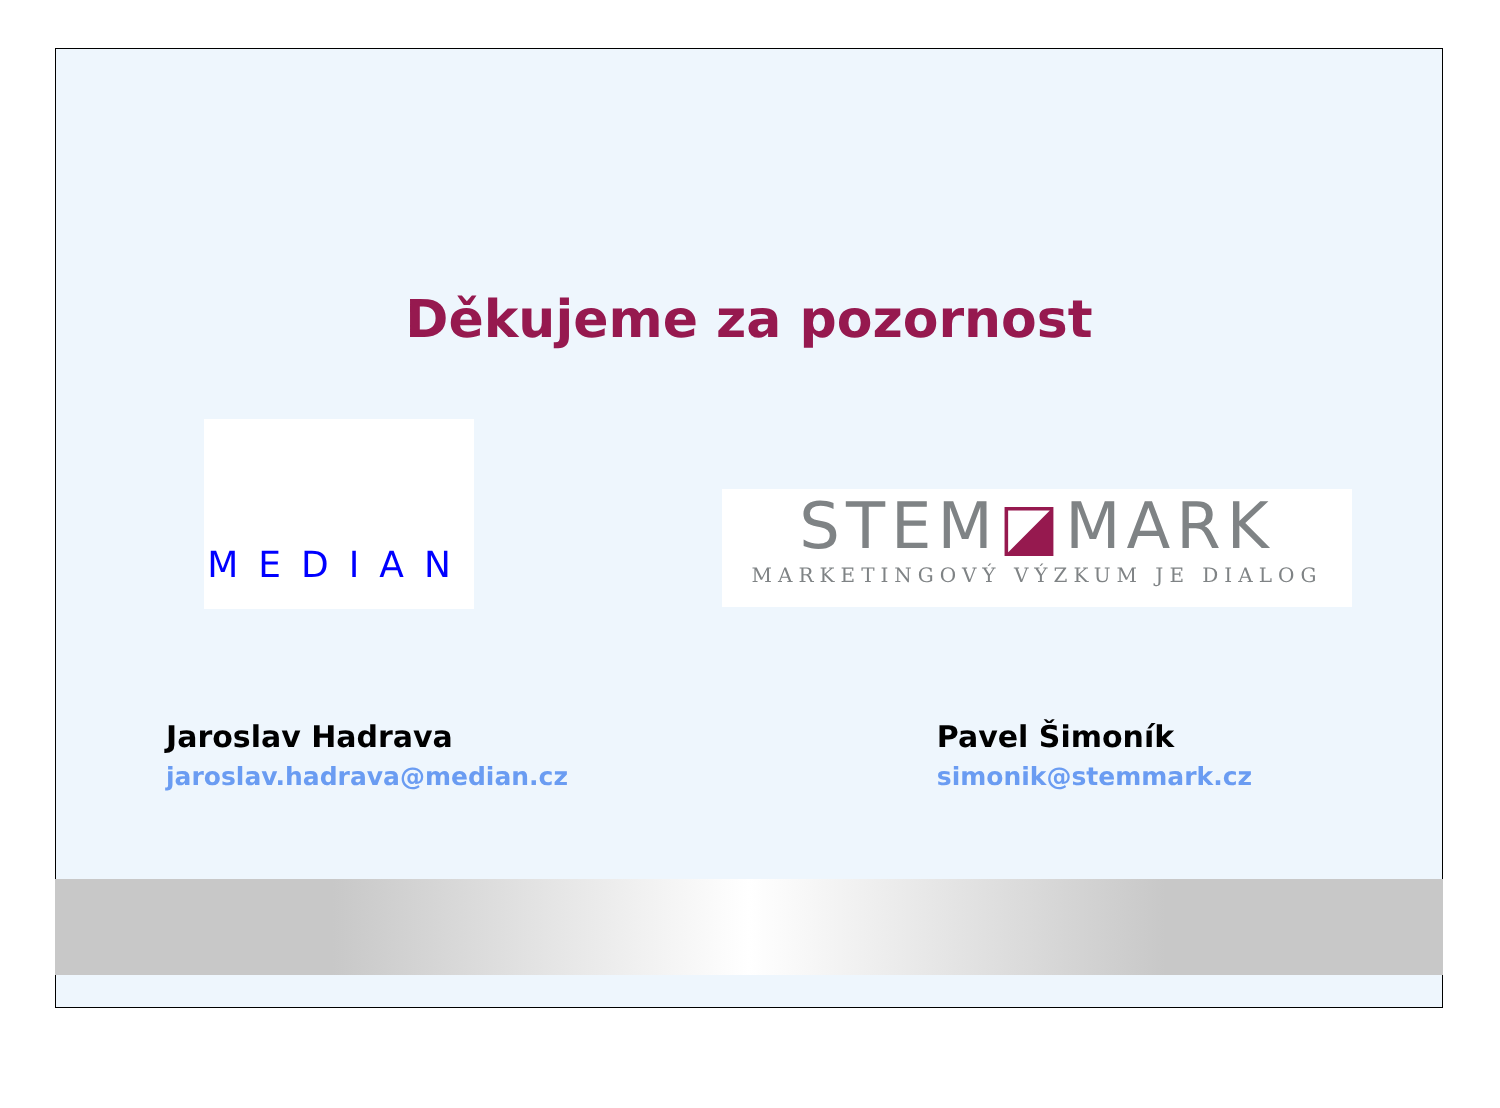Děkujeme za pozornost
MEDIAN
STEM◪MARK
MARKETINGOVÝ VÝZKUM JE DIALOG
Jaroslav Hadrava
jaroslav.hadrava@median.cz
Pavel Šimoník
simonik@stemmark.cz